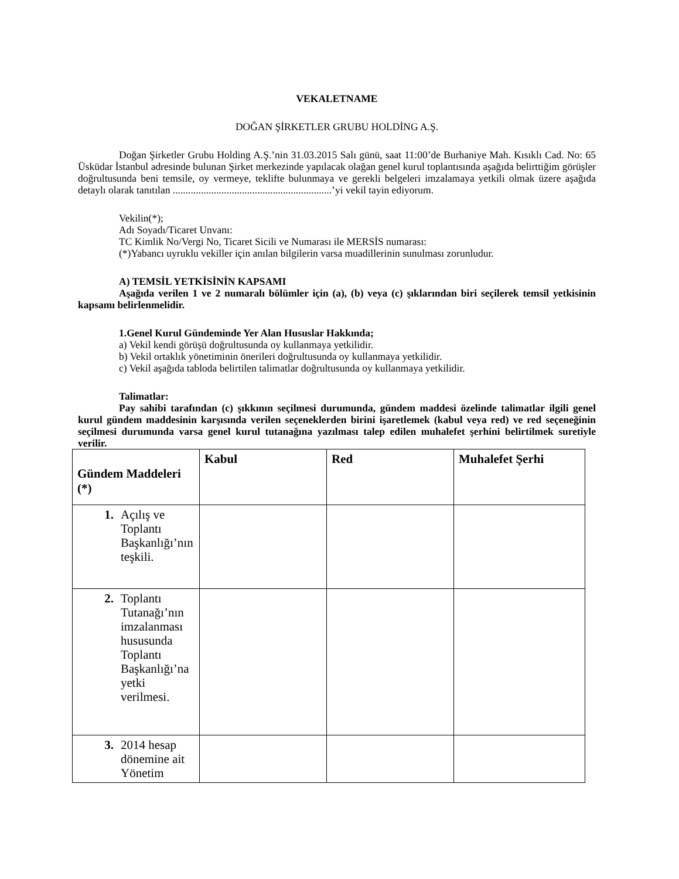VEKALETNAME
DOĞAN ŞİRKETLER GRUBU HOLDİNG A.Ş.
Doğan Şirketler Grubu Holding A.Ş.’nin 31.03.2015 Salı günü, saat 11:00’de Burhaniye Mah. Kısıklı Cad. No: 65 Üsküdar İstanbul adresinde bulunan Şirket merkezinde yapılacak olağan genel kurul toplantısında aşağıda belirttiğim görüşler doğrultusunda beni temsile, oy vermeye, teklifte bulunmaya ve gerekli belgeleri imzalamaya yetkili olmak üzere aşağıda detaylı olarak tanıtılan ..............................................................’yi vekil tayin ediyorum.
Vekilin(*);
Adı Soyadı/Ticaret Unvanı:
TC Kimlik No/Vergi No, Ticaret Sicili ve Numarası ile MERSİS numarası:
(*)Yabancı uyruklu vekiller için anılan bilgilerin varsa muadillerinin sunulması zorunludur.
A) TEMSİL YETKİSİNİN KAPSAMI
Aşağıda verilen 1 ve 2 numaralı bölümler için (a), (b) veya (c) şıklarından biri seçilerek temsil yetkisinin kapsamı belirlenmelidir.
1.Genel Kurul Gündeminde Yer Alan Hususlar Hakkında;
a) Vekil kendi görüşü doğrultusunda oy kullanmaya yetkilidir.
b) Vekil ortaklık yönetiminin önerileri doğrultusunda oy kullanmaya yetkilidir.
c) Vekil aşağıda tabloda belirtilen talimatlar doğrultusunda oy kullanmaya yetkilidir.
Talimatlar:
Pay sahibi tarafından (c) şıkkının seçilmesi durumunda, gündem maddesi özelinde talimatlar ilgili genel kurul gündem maddesinin karşısında verilen seçeneklerden birini işaretlemek (kabul veya red) ve red seçeneğinin seçilmesi durumunda varsa genel kurul tutanağına yazılması talep edilen muhalefet şerhini belirtilmek suretiyle verilir.
| Gündem Maddeleri (*) | Kabul | Red | Muhalefet Şerhi |
| --- | --- | --- | --- |
| 1. Açılış ve Toplantı Başkanlığı’nın teşkili. | | | |
| 2. Toplantı Tutanağı’nın imzalanması hususunda Toplantı Başkanlığı’na yetki verilmesi. | | | |
| 3. 2014 hesap dönemine ait Yönetim | | | |